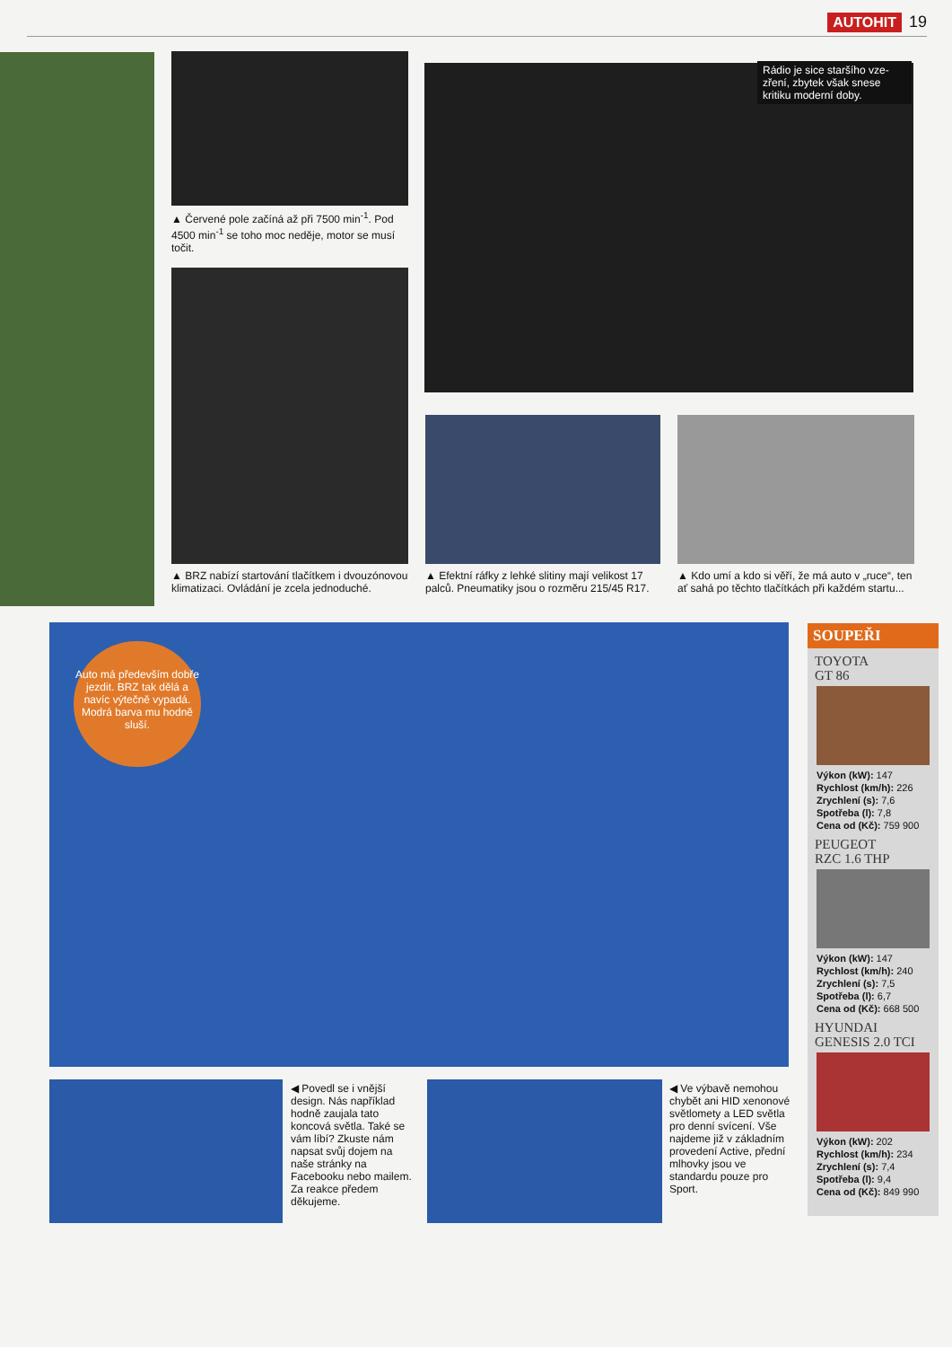AUTOHIT 19
▲ Červené pole začíná až při 7500 min<sup>-1</sup>. Pod 4500 min<sup>-1</sup> se toho moc neděje, motor se musí točit.
▲ BRZ nabízí startování tlačítkem i dvou­zónovou klimatizaci. Ovládání je zcela jednoduché.
Rádio je sice staršího vze­zření, zbytek však snese kritiku moderní doby.
▲ Efektní ráfky z lehké slitiny mají velikost 17 palců. Pneumatiky jsou o rozměru 215/45 R17.
▲ Kdo umí a kdo si věří, že má auto v „ruce“, ten ať sahá po těchto tlačítkách při každém startu...
Auto má přede­vším dobře jezdit. BRZ tak dělá a navíc výtečně vypadá. Modrá barva mu hodně sluší.
◀ Povedl se i vnější design. Nás například hodně zaujala tato koncová světla. Také se vám líbí? Zkuste nám napsat svůj do­jem na naše stránky na Facebooku nebo mailem. Za reakce předem děkujeme.
◀ Ve výbavě nemo­hou chybět ani HID xenonové světlomety a LED světla pro denní svícení. Vše najdeme již v základním provedení Active, přední mlhovky jsou ve standardu pouze pro Sport.
SOUPEŘI
TOYOTA
GT 86
Výkon (kW): 147
Rychlost (km/h): 226
Zrychlení (s): 7,6
Spotřeba (l): 7,8
Cena od (Kč): 759 900
PEUGEOT
RZC 1.6 THP
Výkon (kW): 147
Rychlost (km/h): 240
Zrychlení (s): 7,5
Spotřeba (l): 6,7
Cena od (Kč): 668 500
HYUNDAI
GENESIS 2.0 TCI
Výkon (kW): 202
Rychlost (km/h): 234
Zrychlení (s): 7,4
Spotřeba (l): 9,4
Cena od (Kč): 849 990